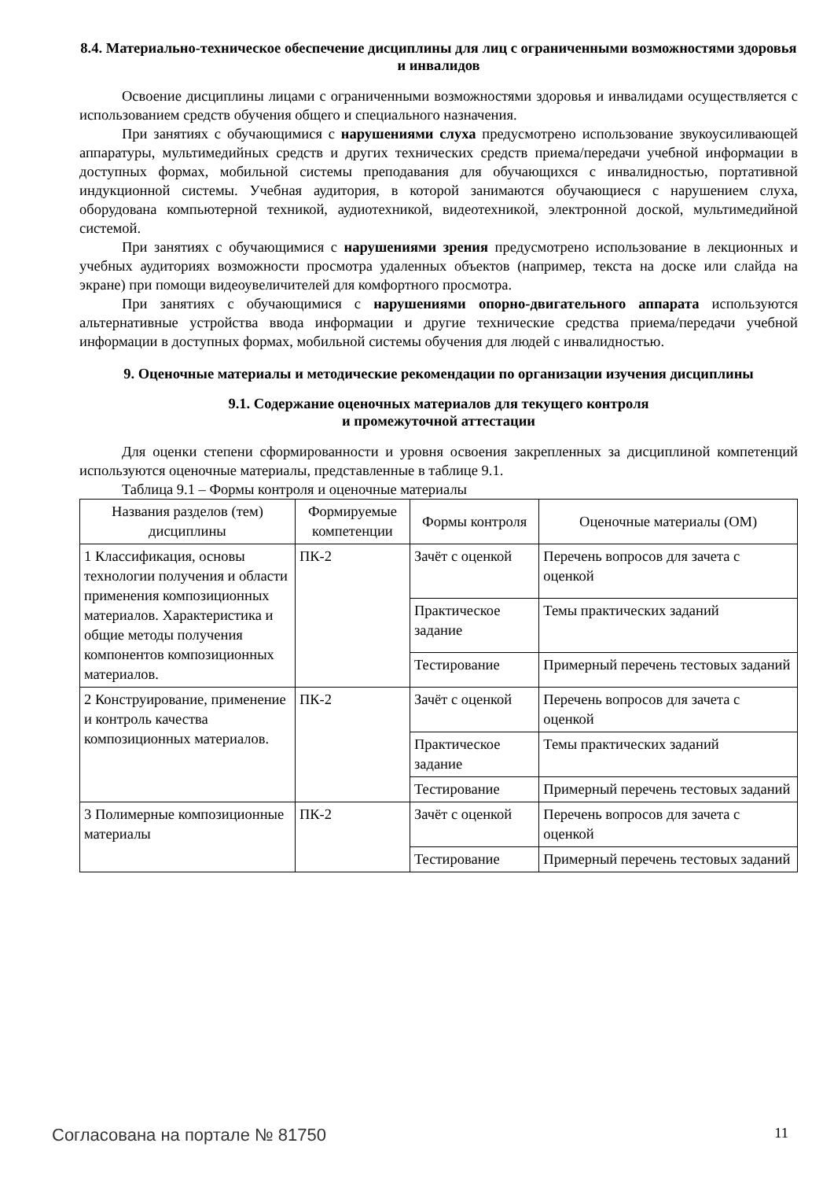8.4. Материально-техническое обеспечение дисциплины для лиц с ограниченными возможностями здоровья и инвалидов
Освоение дисциплины лицами с ограниченными возможностями здоровья и инвалидами осуществляется с использованием средств обучения общего и специального назначения.
При занятиях с обучающимися с нарушениями слуха предусмотрено использование звукоусиливающей аппаратуры, мультимедийных средств и других технических средств приема/передачи учебной информации в доступных формах, мобильной системы преподавания для обучающихся с инвалидностью, портативной индукционной системы. Учебная аудитория, в которой занимаются обучающиеся с нарушением слуха, оборудована компьютерной техникой, аудиотехникой, видеотехникой, электронной доской, мультимедийной системой.
При занятиях с обучающимися с нарушениями зрения предусмотрено использование в лекционных и учебных аудиториях возможности просмотра удаленных объектов (например, текста на доске или слайда на экране) при помощи видеоувеличителей для комфортного просмотра.
При занятиях с обучающимися с нарушениями опорно-двигательного аппарата используются альтернативные устройства ввода информации и другие технические средства приема/передачи учебной информации в доступных формах, мобильной системы обучения для людей с инвалидностью.
9. Оценочные материалы и методические рекомендации по организации изучения дисциплины
9.1. Содержание оценочных материалов для текущего контроля
и промежуточной аттестации
Для оценки степени сформированности и уровня освоения закрепленных за дисциплиной компетенций используются оценочные материалы, представленные в таблице 9.1.
Таблица 9.1 – Формы контроля и оценочные материалы
| Названия разделов (тем) дисциплины | Формируемые компетенции | Формы контроля | Оценочные материалы (ОМ) |
| --- | --- | --- | --- |
| 1 Классификация, основы технологии получения и области применения композиционных материалов. Характеристика и общие методы получения компонентов композиционных материалов. | ПК-2 | Зачёт с оценкой | Перечень вопросов для зачета с оценкой |
| | | Практическое задание | Темы практических заданий |
| | | Тестирование | Примерный перечень тестовых заданий |
| 2 Конструирование, применение и контроль качества композиционных материалов. | ПК-2 | Зачёт с оценкой | Перечень вопросов для зачета с оценкой |
| | | Практическое задание | Темы практических заданий |
| | | Тестирование | Примерный перечень тестовых заданий |
| 3 Полимерные композиционные материалы | ПК-2 | Зачёт с оценкой | Перечень вопросов для зачета с оценкой |
| | | Тестирование | Примерный перечень тестовых заданий |
Согласована на портале № 81750 11